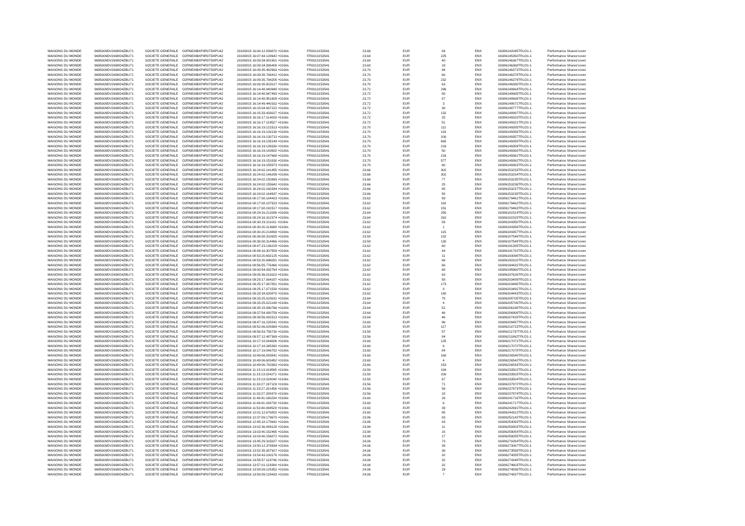| MAISONS DU MONDE | 9695009DV2698O4ZBU71 | SOCIETE GENERALE | O2RNE8IBXP4R0TD8PU42 | 20180815 16:00:12.839870 +0100s | FR0013153541 | 23,66 | EUR | 84 | ENX | 00386142045TRLO1-1 | Performance Shares'cover |
| MAISONS DU MONDE | 9695009DV2698O4ZBU71 | SOCIETE GENERALE | O2RNE8IBXP4R0TD8PU42 | 20180815 16:07:44.128642 +0100s | FR0013153541 | 23,64 | EUR | 225 | ENX | 00386145350TRLO1-1 | Performance Shares'cover |
| MAISONS DU MONDE | 9695009DV2698O4ZBU71 | SOCIETE GENERALE | O2RNE8IBXP4R0TD8PU42 | 20180815 16:09:34.881901 +0100s | FR0013153541 | 23,68 | EUR | 40 | ENX | 00386146367TRLO1-1 | Performance Shares'cover |
| MAISONS DU MONDE | 9695009DV2698O4ZBU71 | SOCIETE GENERALE | O2RNE8IBXP4R0TD8PU42 | 20180815 16:09:34.886408 +0100s | FR0013153541 | 23,68 | EUR | 19 | ENX | 00386146368TRLO1-1 | Performance Shares'cover |
| MAISONS DU MONDE | 9695009DV2698O4ZBU71 | SOCIETE GENERALE | O2RNE8IBXP4R0TD8PU42 | 20180815 16:09:35.482963 +0100s | FR0013153541 | 23,70 | EUR | 94 | ENX | 00386146373TRLO1-1 | Performance Shares'cover |
| MAISONS DU MONDE | 9695009DV2698O4ZBU71 | SOCIETE GENERALE | O2RNE8IBXP4R0TD8PU42 | 20180815 16:09:35.786412 +0100s | FR0013153541 | 23,70 | EUR | 60 | ENX | 00386146378TRLO1-1 | Performance Shares'cover |
| MAISONS DU MONDE | 9695009DV2698O4ZBU71 | SOCIETE GENERALE | O2RNE8IBXP4R0TD8PU42 | 20180815 16:09:35.794205 +0100s | FR0013153541 | 23,70 | EUR | 232 | ENX | 00386146379TRLO1-1 | Performance Shares'cover |
| MAISONS DU MONDE | 9695009DV2698O4ZBU71 | SOCIETE GENERALE | O2RNE8IBXP4R0TD8PU42 | 20180815 16:09:35.802017 +0100s | FR0013153541 | 23,70 | EUR | 63 | ENX | 00386146380TRLO1-1 | Performance Shares'cover |
| MAISONS DU MONDE | 9695009DV2698O4ZBU71 | SOCIETE GENERALE | O2RNE8IBXP4R0TD8PU42 | 20180815 16:14:48.940948 +0100s | FR0013153541 | 23,72 | EUR | 296 | ENX | 00386148664TRLO1-1 | Performance Shares'cover |
| MAISONS DU MONDE | 9695009DV2698O4ZBU71 | SOCIETE GENERALE | O2RNE8IBXP4R0TD8PU42 | 20180815 16:14:48.947493 +0100s | FR0013153541 | 23,72 | EUR | 80 | ENX | 00386148665TRLO1-1 | Performance Shares'cover |
| MAISONS DU MONDE | 9695009DV2698O4ZBU71 | SOCIETE GENERALE | O2RNE8IBXP4R0TD8PU42 | 20180815 16:14:48.951909 +0100s | FR0013153541 | 23,72 | EUR | 87 | ENX | 00386148666TRLO1-1 | Performance Shares'cover |
| MAISONS DU MONDE | 9695009DV2698O4ZBU71 | SOCIETE GENERALE | O2RNE8IBXP4R0TD8PU42 | 20180815 16:14:49.440162 +0100s | FR0013153541 | 23,72 | EUR | 3 | ENX | 00386148671TRLO1-1 | Performance Shares'cover |
| MAISONS DU MONDE | 9695009DV2698O4ZBU71 | SOCIETE GENERALE | O2RNE8IBXP4R0TD8PU42 | 20180815 16:15:04.067222 +0100s | FR0013153541 | 23,72 | EUR | 38 | ENX | 00386148777TRLO1-1 | Performance Shares'cover |
| MAISONS DU MONDE | 9695009DV2698O4ZBU71 | SOCIETE GENERALE | O2RNE8IBXP4R0TD8PU42 | 20180815 16:15:33.433027 +0100s | FR0013153541 | 23,72 | EUR | 132 | ENX | 00386148997TRLO1-1 | Performance Shares'cover |
| MAISONS DU MONDE | 9695009DV2698O4ZBU71 | SOCIETE GENERALE | O2RNE8IBXP4R0TD8PU42 | 20180815 16:16:17.114829 +0100s | FR0013153541 | 23,72 | EUR | 25 | ENX | 00386149320TRLO1-1 | Performance Shares'cover |
| MAISONS DU MONDE | 9695009DV2698O4ZBU71 | SOCIETE GENERALE | O2RNE8IBXP4R0TD8PU42 | 20180815 16:16:17.119527 +0100s | FR0013153541 | 23,72 | EUR | 51 | ENX | 00386149321TRLO1-1 | Performance Shares'cover |
| MAISONS DU MONDE | 9695009DV2698O4ZBU71 | SOCIETE GENERALE | O2RNE8IBXP4R0TD8PU42 | 20180815 16:16:19.121513 +0100s | FR0013153541 | 23,70 | EUR | 111 | ENX | 00386149355TRLO1-1 | Performance Shares'cover |
| MAISONS DU MONDE | 9695009DV2698O4ZBU71 | SOCIETE GENERALE | O2RNE8IBXP4R0TD8PU42 | 20180815 16:16:19.126130 +0100s | FR0013153541 | 23,70 | EUR | 116 | ENX | 00386149356TRLO1-1 | Performance Shares'cover |
| MAISONS DU MONDE | 9695009DV2698O4ZBU71 | SOCIETE GENERALE | O2RNE8IBXP4R0TD8PU42 | 20180815 16:16:19.130713 +0100s | FR0013153541 | 23,70 | EUR | 100 | ENX | 00386149357TRLO1-1 | Performance Shares'cover |
| MAISONS DU MONDE | 9695009DV2698O4ZBU71 | SOCIETE GENERALE | O2RNE8IBXP4R0TD8PU42 | 20180815 16:16:19.135149 +0100s | FR0013153541 | 23,70 | EUR | 665 | ENX | 00386149358TRLO1-1 | Performance Shares'cover |
| MAISONS DU MONDE | 9695009DV2698O4ZBU71 | SOCIETE GENERALE | O2RNE8IBXP4R0TD8PU42 | 20180815 16:16:19.139330 +0100s | FR0013153541 | 23,70 | EUR | 216 | ENX | 00386149359TRLO1-1 | Performance Shares'cover |
| MAISONS DU MONDE | 9695009DV2698O4ZBU71 | SOCIETE GENERALE | O2RNE8IBXP4R0TD8PU42 | 20180815 16:16:19.143582 +0100s | FR0013153541 | 23,70 | EUR | 50 | ENX | 00386149360TRLO1-1 | Performance Shares'cover |
| MAISONS DU MONDE | 9695009DV2698O4ZBU71 | SOCIETE GENERALE | O2RNE8IBXP4R0TD8PU42 | 20180815 16:16:19.147668 +0100s | FR0013153541 | 23,70 | EUR | 216 | ENX | 00386149361TRLO1-1 | Performance Shares'cover |
| MAISONS DU MONDE | 9695009DV2698O4ZBU71 | SOCIETE GENERALE | O2RNE8IBXP4R0TD8PU42 | 20180815 16:16:19.151830 +0100s | FR0013153541 | 23,70 | EUR | 577 | ENX | 00386149362TRLO1-1 | Performance Shares'cover |
| MAISONS DU MONDE | 9695009DV2698O4ZBU71 | SOCIETE GENERALE | O2RNE8IBXP4R0TD8PU42 | 20180815 16:16:19.155973 +0100s | FR0013153541 | 23,70 | EUR | 60 | ENX | 00386149363TRLO1-1 | Performance Shares'cover |
| MAISONS DU MONDE | 9695009DV2698O4ZBU71 | SOCIETE GENERALE | O2RNE8IBXP4R0TD8PU42 | 20180815 16:24:02.141455 +0100s | FR0013153541 | 23,66 | EUR | 302 | ENX | 00386153233TRLO1-1 | Performance Shares'cover |
| MAISONS DU MONDE | 9695009DV2698O4ZBU71 | SOCIETE GENERALE | O2RNE8IBXP4R0TD8PU42 | 20180815 16:24:02.146299 +0100s | FR0013153541 | 23,66 | EUR | 302 | ENX | 00386153234TRLO1-1 | Performance Shares'cover |
| MAISONS DU MONDE | 9695009DV2698O4ZBU71 | SOCIETE GENERALE | O2RNE8IBXP4R0TD8PU42 | 20180815 16:24:02.150993 +0100s | FR0013153541 | 23,66 | EUR | 77 | ENX | 00386153235TRLO1-1 | Performance Shares'cover |
| MAISONS DU MONDE | 9695009DV2698O4ZBU71 | SOCIETE GENERALE | O2RNE8IBXP4R0TD8PU42 | 20180815 16:24:02.155642 +0100s | FR0013153541 | 23,66 | EUR | 25 | ENX | 00386153236TRLO1-1 | Performance Shares'cover |
| MAISONS DU MONDE | 9695009DV2698O4ZBU71 | SOCIETE GENERALE | O2RNE8IBXP4R0TD8PU42 | 20180815 16:24:02.160344 +0100s | FR0013153541 | 23,66 | EUR | 85 | ENX | 00386153237TRLO1-1 | Performance Shares'cover |
| MAISONS DU MONDE | 9695009DV2698O4ZBU71 | SOCIETE GENERALE | O2RNE8IBXP4R0TD8PU42 | 20180815 16:24:02.164937 +0100s | FR0013153541 | 23,66 | EUR | 58 | ENX | 00386153238TRLO1-1 | Performance Shares'cover |
| MAISONS DU MONDE | 9695009DV2698O4ZBU71 | SOCIETE GENERALE | O2RNE8IBXP4R0TD8PU42 | 20180816 08:17:08.184423 +0100s | FR0013153541 | 23,62 | EUR | 59 | ENX | 00386179461TRLO1-1 | Performance Shares'cover |
| MAISONS DU MONDE | 9695009DV2698O4ZBU71 | SOCIETE GENERALE | O2RNE8IBXP4R0TD8PU42 | 20180816 08:17:08.187923 +0100s | FR0013153541 | 23,62 | EUR | 162 | ENX | 00386179462TRLO1-1 | Performance Shares'cover |
| MAISONS DU MONDE | 9695009DV2698O4ZBU71 | SOCIETE GENERALE | O2RNE8IBXP4R0TD8PU42 | 20180816 08:17:08.191517 +0100s | FR0013153541 | 23,62 | EUR | 151 | ENX | 00386179463TRLO1-1 | Performance Shares'cover |
| MAISONS DU MONDE | 9695009DV2698O4ZBU71 | SOCIETE GENERALE | O2RNE8IBXP4R0TD8PU42 | 20180816 08:24:16.212086 +0100s | FR0013153541 | 23,64 | EUR | 250 | ENX | 00386182314TRLO1-1 | Performance Shares'cover |
| MAISONS DU MONDE | 9695009DV2698O4ZBU71 | SOCIETE GENERALE | O2RNE8IBXP4R0TD8PU42 | 20180816 08:24:16.312374 +0100s | FR0013153541 | 23,64 | EUR | 262 | ENX | 00386182315TRLO1-1 | Performance Shares'cover |
| MAISONS DU MONDE | 9695009DV2698O4ZBU71 | SOCIETE GENERALE | O2RNE8IBXP4R0TD8PU42 | 20180816 08:30:19.211011 +0100s | FR0013153541 | 23,62 | EUR | 59 | ENX | 00386184350TRLO1-1 | Performance Shares'cover |
| MAISONS DU MONDE | 9695009DV2698O4ZBU71 | SOCIETE GENERALE | O2RNE8IBXP4R0TD8PU42 | 20180816 08:30:20.113694 +0100s | FR0013153541 | 23,62 | EUR | 1 | ENX | 00386184356TRLO1-1 | Performance Shares'cover |
| MAISONS DU MONDE | 9695009DV2698O4ZBU71 | SOCIETE GENERALE | O2RNE8IBXP4R0TD8PU42 | 20180816 08:30:20.214868 +0100s | FR0013153541 | 23,62 | EUR | 115 | ENX | 00386184357TRLO1-1 | Performance Shares'cover |
| MAISONS DU MONDE | 9695009DV2698O4ZBU71 | SOCIETE GENERALE | O2RNE8IBXP4R0TD8PU42 | 20180816 08:36:08.310925 +0100s | FR0013153541 | 23,58 | EUR | 132 | ENX | 00386187546TRLO1-1 | Performance Shares'cover |
| MAISONS DU MONDE | 9695009DV2698O4ZBU71 | SOCIETE GENERALE | O2RNE8IBXP4R0TD8PU42 | 20180816 08:36:08.314466 +0100s | FR0013153541 | 23,58 | EUR | 130 | ENX | 00386187548TRLO1-1 | Performance Shares'cover |
| MAISONS DU MONDE | 9695009DV2698O4ZBU71 | SOCIETE GENERALE | O2RNE8IBXP4R0TD8PU42 | 20180816 08:47:23.136229 +0100s | FR0013153541 | 23,62 | EUR | 60 | ENX | 00386191265TRLO1-1 | Performance Shares'cover |
| MAISONS DU MONDE | 9695009DV2698O4ZBU71 | SOCIETE GENERALE | O2RNE8IBXP4R0TD8PU42 | 20180816 08:49:16.307559 +0100s | FR0013153541 | 23,62 | EUR | 44 | ENX | 00386191782TRLO1-1 | Performance Shares'cover |
| MAISONS DU MONDE | 9695009DV2698O4ZBU71 | SOCIETE GENERALE | O2RNE8IBXP4R0TD8PU42 | 20180816 08:53:20.692125 +0100s | FR0013153541 | 23,62 | EUR | 11 | ENX | 00386193098TRLO1-1 | Performance Shares'cover |
| MAISONS DU MONDE | 9695009DV2698O4ZBU71 | SOCIETE GENERALE | O2RNE8IBXP4R0TD8PU42 | 20180816 08:53:20.696051 +0100s | FR0013153541 | 23,62 | EUR | 66 | ENX | 00386193102TRLO1-1 | Performance Shares'cover |
| MAISONS DU MONDE | 9695009DV2698O4ZBU71 | SOCIETE GENERALE | O2RNE8IBXP4R0TD8PU42 | 20180816 08:56:55.776466 +0100s | FR0013153541 | 23,62 | EUR | 68 | ENX | 00386194431TRLO1-1 | Performance Shares'cover |
| MAISONS DU MONDE | 9695009DV2698O4ZBU71 | SOCIETE GENERALE | O2RNE8IBXP4R0TD8PU42 | 20180816 09:00:54.092764 +0100s | FR0013153541 | 23,62 | EUR | 68 | ENX | 00386195960TRLO1-1 | Performance Shares'cover |
| MAISONS DU MONDE | 9695009DV2698O4ZBU71 | SOCIETE GENERALE | O2RNE8IBXP4R0TD8PU42 | 20180816 09:05:36.011623 +0100s | FR0013153541 | 23,62 | EUR | 63 | ENX | 00386197626TRLO1-1 | Performance Shares'cover |
| MAISONS DU MONDE | 9695009DV2698O4ZBU71 | SOCIETE GENERALE | O2RNE8IBXP4R0TD8PU42 | 20180816 09:25:17.064287 +0100s | FR0013153541 | 23,62 | EUR | 58 | ENX | 00386203489TRLO1-1 | Performance Shares'cover |
| MAISONS DU MONDE | 9695009DV2698O4ZBU71 | SOCIETE GENERALE | O2RNE8IBXP4R0TD8PU42 | 20180816 09:25:17.067851 +0100s | FR0013153541 | 23,62 | EUR | 173 | ENX | 00386203490TRLO1-1 | Performance Shares'cover |
| MAISONS DU MONDE | 9695009DV2698O4ZBU71 | SOCIETE GENERALE | O2RNE8IBXP4R0TD8PU42 | 20180816 09:25:17.071538 +0100s | FR0013153541 | 23,62 | EUR | 8 | ENX | 00386203491TRLO1-1 | Performance Shares'cover |
| MAISONS DU MONDE | 9695009DV2698O4ZBU71 | SOCIETE GENERALE | O2RNE8IBXP4R0TD8PU42 | 20180816 09:28:34.620878 +0100s | FR0013153541 | 23,62 | EUR | 140 | ENX | 00386204443TRLO1-1 | Performance Shares'cover |
| MAISONS DU MONDE | 9695009DV2698O4ZBU71 | SOCIETE GENERALE | O2RNE8IBXP4R0TD8PU42 | 20180816 09:33:25.018031 +0100s | FR0013153541 | 23,64 | EUR | 75 | ENX | 00386205705TRLO1-1 | Performance Shares'cover |
| MAISONS DU MONDE | 9695009DV2698O4ZBU71 | SOCIETE GENERALE | O2RNE8IBXP4R0TD8PU42 | 20180816 09:33:25.021149 +0100s | FR0013153541 | 23,64 | EUR | 4 | ENX | 00386205706TRLO1-1 | Performance Shares'cover |
| MAISONS DU MONDE | 9695009DV2698O4ZBU71 | SOCIETE GENERALE | O2RNE8IBXP4R0TD8PU42 | 20180816 09:35:15.090766 +0100s | FR0013153541 | 23,64 | EUR | 51 | ENX | 00386206198TRLO1-1 | Performance Shares'cover |
| MAISONS DU MONDE | 9695009DV2698O4ZBU71 | SOCIETE GENERALE | O2RNE8IBXP4R0TD8PU42 | 20180816 09:37:54.080759 +0100s | FR0013153541 | 23,64 | EUR | 46 | ENX | 00386206908TRLO1-1 | Performance Shares'cover |
| MAISONS DU MONDE | 9695009DV2698O4ZBU71 | SOCIETE GENERALE | O2RNE8IBXP4R0TD8PU42 | 20180816 09:39:56.091513 +0100s | FR0013153541 | 23,64 | EUR | 46 | ENX | 00386207428TRLO1-1 | Performance Shares'cover |
| MAISONS DU MONDE | 9695009DV2698O4ZBU71 | SOCIETE GENERALE | O2RNE8IBXP4R0TD8PU42 | 20180816 09:47:16.228241 +0100s | FR0013153541 | 23,60 | EUR | 96 | ENX | 00386209457TRLO1-1 | Performance Shares'cover |
| MAISONS DU MONDE | 9695009DV2698O4ZBU71 | SOCIETE GENERALE | O2RNE8IBXP4R0TD8PU42 | 20180816 09:52:06.029369 +0100s | FR0013153541 | 23,58 | EUR | 117 | ENX | 00386210723TRLO1-1 | Performance Shares'cover |
| MAISONS DU MONDE | 9695009DV2698O4ZBU71 | SOCIETE GENERALE | O2RNE8IBXP4R0TD8PU42 | 20180816 09:56:53.756730 +0100s | FR0013153541 | 23,58 | EUR | 57 | ENX | 00386211797TRLO1-1 | Performance Shares'cover |
| MAISONS DU MONDE | 9695009DV2698O4ZBU71 | SOCIETE GENERALE | O2RNE8IBXP4R0TD8PU42 | 20180816 09:57:12.487369 +0100s | FR0013153541 | 23,56 | EUR | 84 | ENX | 00386211862TRLO1-1 | Performance Shares'cover |
| MAISONS DU MONDE | 9695009DV2698O4ZBU71 | SOCIETE GENERALE | O2RNE8IBXP4R0TD8PU42 | 20180816 10:17:18.044006 +0100s | FR0013153541 | 23,60 | EUR | 125 | ENX | 00386217071TRLO1-1 | Performance Shares'cover |
| MAISONS DU MONDE | 9695009DV2698O4ZBU71 | SOCIETE GENERALE | O2RNE8IBXP4R0TD8PU42 | 20180816 10:17:18.345392 +0100s | FR0013153541 | 23,60 | EUR | 6 | ENX | 00386217072TRLO1-1 | Performance Shares'cover |
| MAISONS DU MONDE | 9695009DV2698O4ZBU71 | SOCIETE GENERALE | O2RNE8IBXP4R0TD8PU42 | 20180816 10:17:19.046752 +0100s | FR0013153541 | 23,60 | EUR | 84 | ENX | 00386217078TRLO1-1 | Performance Shares'cover |
| MAISONS DU MONDE | 9695009DV2698O4ZBU71 | SOCIETE GENERALE | O2RNE8IBXP4R0TD8PU42 | 20180816 10:49:06.083541 +0100s | FR0013153541 | 23,60 | EUR | 160 | ENX | 00386226540TRLO1-1 | Performance Shares'cover |
| MAISONS DU MONDE | 9695009DV2698O4ZBU71 | SOCIETE GENERALE | O2RNE8IBXP4R0TD8PU42 | 20180816 10:49:06.683452 +0100s | FR0013153541 | 23,60 | EUR | 4 | ENX | 00386226542TRLO1-1 | Performance Shares'cover |
| MAISONS DU MONDE | 9695009DV2698O4ZBU71 | SOCIETE GENERALE | O2RNE8IBXP4R0TD8PU42 | 20180816 10:49:06.783363 +0100s | FR0013153541 | 23,60 | EUR | 153 | ENX | 00386226543TRLO1-1 | Performance Shares'cover |
| MAISONS DU MONDE | 9695009DV2698O4ZBU71 | SOCIETE GENERALE | O2RNE8IBXP4R0TD8PU42 | 20180816 11:15:13.019595 +0100s | FR0013153541 | 23,58 | EUR | 194 | ENX | 00386233502TRLO1-1 | Performance Shares'cover |
| MAISONS DU MONDE | 9695009DV2698O4ZBU71 | SOCIETE GENERALE | O2RNE8IBXP4R0TD8PU42 | 20180816 11:15:13.024271 +0100s | FR0013153541 | 23,58 | EUR | 200 | ENX | 00386233503TRLO1-1 | Performance Shares'cover |
| MAISONS DU MONDE | 9695009DV2698O4ZBU71 | SOCIETE GENERALE | O2RNE8IBXP4R0TD8PU42 | 20180816 11:15:13.028048 +0100s | FR0013153541 | 23,58 | EUR | 67 | ENX | 00386233504TRLO1-1 | Performance Shares'cover |
| MAISONS DU MONDE | 9695009DV2698O4ZBU71 | SOCIETE GENERALE | O2RNE8IBXP4R0TD8PU42 | 20180816 11:33:27.197129 +0100s | FR0013153541 | 23,56 | EUR | 71 | ENX | 00386237972TRLO1-1 | Performance Shares'cover |
| MAISONS DU MONDE | 9695009DV2698O4ZBU71 | SOCIETE GENERALE | O2RNE8IBXP4R0TD8PU42 | 20180816 11:33:27.201456 +0100s | FR0013153541 | 23,56 | EUR | 59 | ENX | 00386237973TRLO1-1 | Performance Shares'cover |
| MAISONS DU MONDE | 9695009DV2698O4ZBU71 | SOCIETE GENERALE | O2RNE8IBXP4R0TD8PU42 | 20180816 11:33:27.205478 +0100s | FR0013153541 | 23,56 | EUR | 18 | ENX | 00386237974TRLO1-1 | Performance Shares'cover |
| MAISONS DU MONDE | 9695009DV2698O4ZBU71 | SOCIETE GENERALE | O2RNE8IBXP4R0TD8PU42 | 20180816 11:49:41.030234 +0100s | FR0013153541 | 23,60 | EUR | 26 | ENX | 00386241716TRLO1-1 | Performance Shares'cover |
| MAISONS DU MONDE | 9695009DV2698O4ZBU71 | SOCIETE GENERALE | O2RNE8IBXP4R0TD8PU42 | 20180816 11:49:41.034738 +0100s | FR0013153541 | 23,60 | EUR | 6 | ENX | 00386241717TRLO1-1 | Performance Shares'cover |
| MAISONS DU MONDE | 9695009DV2698O4ZBU71 | SOCIETE GENERALE | O2RNE8IBXP4R0TD8PU42 | 20180816 11:53:40.094528 +0100s | FR0013153541 | 23,60 | EUR | 39 | ENX | 00386242691TRLO1-1 | Performance Shares'cover |
| MAISONS DU MONDE | 9695009DV2698O4ZBU71 | SOCIETE GENERALE | O2RNE8IBXP4R0TD8PU42 | 20180816 12:01:12.676802 +0100s | FR0013153541 | 23,60 | EUR | 85 | ENX | 00386244312TRLO1-1 | Performance Shares'cover |
| MAISONS DU MONDE | 9695009DV2698O4ZBU71 | SOCIETE GENERALE | O2RNE8IBXP4R0TD8PU42 | 20180816 12:37:09.179670 +0100s | FR0013153541 | 23,86 | EUR | 83 | ENX | 00386252142TRLO1-1 | Performance Shares'cover |
| MAISONS DU MONDE | 9695009DV2698O4ZBU71 | SOCIETE GENERALE | O2RNE8IBXP4R0TD8PU42 | 20180816 12:45:18.175642 +0100s | FR0013153541 | 23,86 | EUR | 83 | ENX | 00386254093TRLO1-1 | Performance Shares'cover |
| MAISONS DU MONDE | 9695009DV2698O4ZBU71 | SOCIETE GENERALE | O2RNE8IBXP4R0TD8PU42 | 20180816 13:02:36.849128 +0100s | FR0013153541 | 23,94 | EUR | 11 | ENX | 00386258803TRLO1-1 | Performance Shares'cover |
| MAISONS DU MONDE | 9695009DV2698O4ZBU71 | SOCIETE GENERALE | O2RNE8IBXP4R0TD8PU42 | 20180816 13:03:40.152465 +0100s | FR0013153541 | 23,98 | EUR | 15 | ENX | 00386259054TRLO1-1 | Performance Shares'cover |
| MAISONS DU MONDE | 9695009DV2698O4ZBU71 | SOCIETE GENERALE | O2RNE8IBXP4R0TD8PU42 | 20180816 13:03:40.156872 +0100s | FR0013153541 | 23,98 | EUR | 17 | ENX | 00386259055TRLO1-1 | Performance Shares'cover |
| MAISONS DU MONDE | 9695009DV2698O4ZBU71 | SOCIETE GENERALE | O2RNE8IBXP4R0TD8PU42 | 20180816 13:45:29.315027 +0100s | FR0013153541 | 24,06 | EUR | 73 | ENX | 00386270264TRLO1-1 | Performance Shares'cover |
| MAISONS DU MONDE | 9695009DV2698O4ZBU71 | SOCIETE GENERALE | O2RNE8IBXP4R0TD8PU42 | 20180816 13:50:12.376934 +0100s | FR0013153541 | 24,06 | EUR | 39 | ENX | 00386273067TRLO1-1 | Performance Shares'cover |
| MAISONS DU MONDE | 9695009DV2698O4ZBU71 | SOCIETE GENERALE | O2RNE8IBXP4R0TD8PU42 | 20180816 13:52:35.087927 +0100s | FR0013153541 | 24,06 | EUR | 36 | ENX | 00386273558TRLO1-1 | Performance Shares'cover |
| MAISONS DU MONDE | 9695009DV2698O4ZBU71 | SOCIETE GENERALE | O2RNE8IBXP4R0TD8PU42 | 20180816 13:54:43.100176 +0100s | FR0013153541 | 24,06 | EUR | 32 | ENX | 00386274055TRLO1-1 | Performance Shares'cover |
| MAISONS DU MONDE | 9695009DV2698O4ZBU71 | SOCIETE GENERALE | O2RNE8IBXP4R0TD8PU42 | 20180816 13:55:57.119746 +0100s | FR0013153541 | 24,06 | EUR | 32 | ENX | 00386274348TRLO1-1 | Performance Shares'cover |
| MAISONS DU MONDE | 9695009DV2698O4ZBU71 | SOCIETE GENERALE | O2RNE8IBXP4R0TD8PU42 | 20180816 13:57:01.119384 +0100s | FR0013153541 | 24,06 | EUR | 32 | ENX | 00386274603TRLO1-1 | Performance Shares'cover |
| MAISONS DU MONDE | 9695009DV2698O4ZBU71 | SOCIETE GENERALE | O2RNE8IBXP4R0TD8PU42 | 20180816 13:58:09.125352 +0100s | FR0013153541 | 24,06 | EUR | 29 | ENX | 00386274836TRLO1-1 | Performance Shares'cover |
| MAISONS DU MONDE | 9695009DV2698O4ZBU71 | SOCIETE GENERALE | O2RNE8IBXP4R0TD8PU42 | 20180816 13:58:09.129433 +0100s | FR0013153541 | 24,06 | EUR | 7 | ENX | 00386274837TRLO1-1 | Performance Shares'cover |